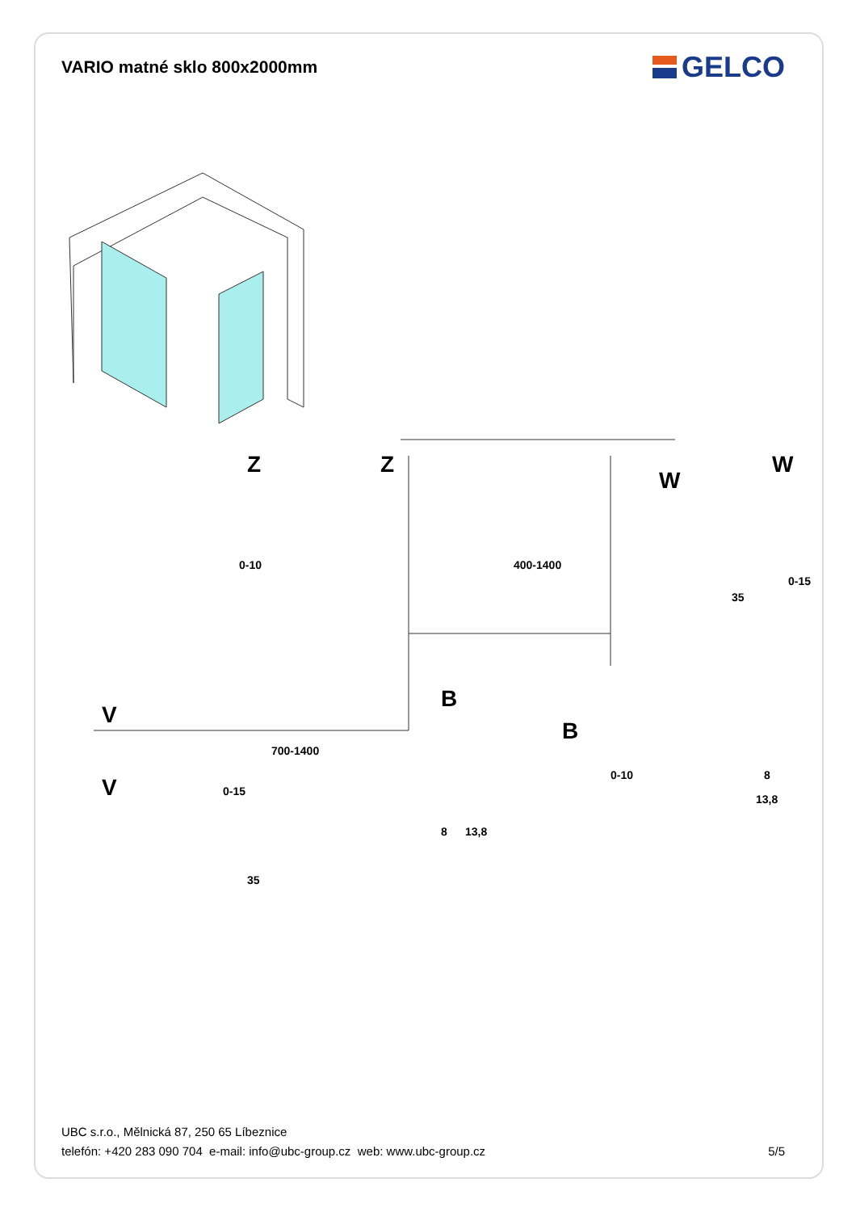VARIO matné sklo 800x2000mm
GELCO
V
B
B
Z
Z
W
W
V
400-1400
700-1400
0-10
0-15
35
8
13,8
0-10
0-15
8
13,8
35
UBC s.r.o., Mělnická 87, 250 65 Líbeznice
telefón: +420 283 090 704 e-mail: info@ubc-group.cz web: www.ubc-group.cz
5/5